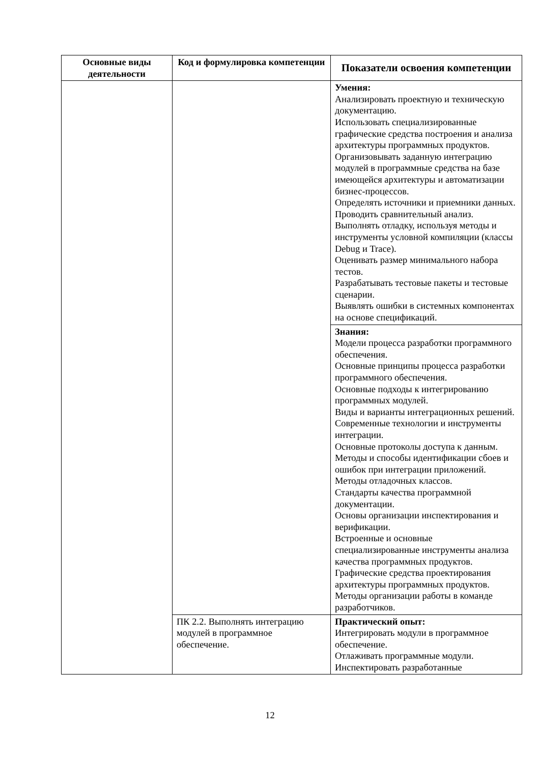| Основные виды деятельности | Код и формулировка компетенции | Показатели освоения компетенции |
| --- | --- | --- |
| | | Умения: Анализировать проектную и техническую документацию. Использовать специализированные графические средства построения и анализа архитектуры программных продуктов. Организовывать заданную интеграцию модулей в программные средства на базе имеющейся архитектуры и автоматизации бизнес-процессов. Определять источники и приемники данных. Проводить сравнительный анализ. Выполнять отладку, используя методы и инструменты условной компиляции (классы Debug и Trace). Оценивать размер минимального набора тестов. Разрабатывать тестовые пакеты и тестовые сценарии. Выявлять ошибки в системных компонентах на основе спецификаций. |
| | | Знания: Модели процесса разработки программного обеспечения. Основные принципы процесса разработки программного обеспечения. Основные подходы к интегрированию программных модулей. Виды и варианты интеграционных решений. Современные технологии и инструменты интеграции. Основные протоколы доступа к данным. Методы и способы идентификации сбоев и ошибок при интеграции приложений. Методы отладочных классов. Стандарты качества программной документации. Основы организации инспектирования и верификации. Встроенные и основные специализированные инструменты анализа качества программных продуктов. Графические средства проектирования архитектуры программных продуктов. Методы организации работы в команде разработчиков. |
| | ПК 2.2. Выполнять интеграцию модулей в программное обеспечение. | Практический опыт: Интегрировать модули в программное обеспечение. Отлаживать программные модули. Инспектировать разработанные |
12